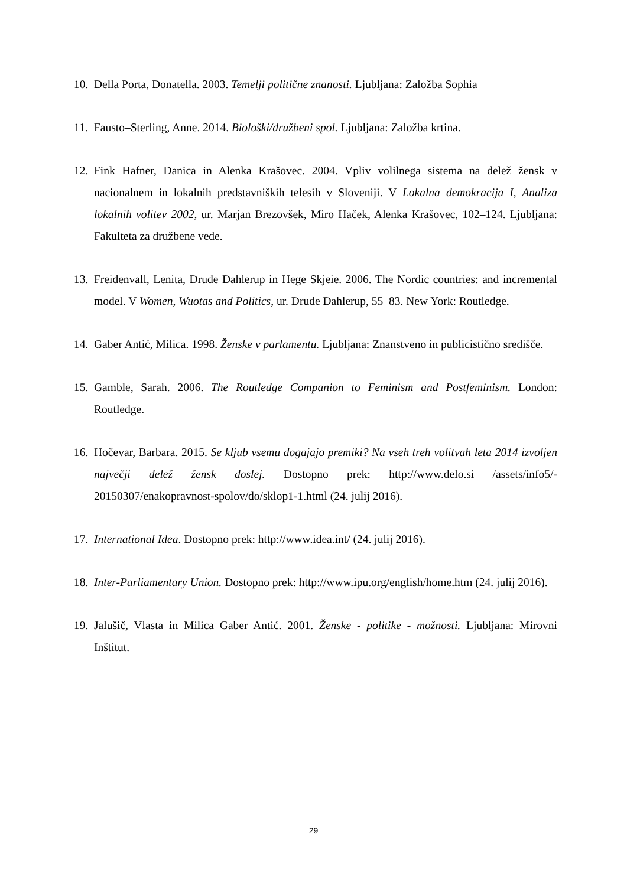10. Della Porta, Donatella. 2003. Temelji politične znanosti. Ljubljana: Založba Sophia
11. Fausto–Sterling, Anne. 2014. Biološki/družbeni spol. Ljubljana: Založba krtina.
12. Fink Hafner, Danica in Alenka Krašovec. 2004. Vpliv volilnega sistema na delež žensk v nacionalnem in lokalnih predstavniških telesih v Sloveniji. V Lokalna demokracija I, Analiza lokalnih volitev 2002, ur. Marjan Brezovšek, Miro Haček, Alenka Krašovec, 102–124. Ljubljana: Fakulteta za družbene vede.
13. Freidenvall, Lenita, Drude Dahlerup in Hege Skjeie. 2006. The Nordic countries: and incremental model. V Women, Wuotas and Politics, ur. Drude Dahlerup, 55–83. New York: Routledge.
14. Gaber Antić, Milica. 1998. Ženske v parlamentu. Ljubljana: Znanstveno in publicistično središče.
15. Gamble, Sarah. 2006. The Routledge Companion to Feminism and Postfeminism. London: Routledge.
16. Hočevar, Barbara. 2015. Se kljub vsemu dogajajo premiki? Na vseh treh volitvah leta 2014 izvoljen največji delež žensk doslej. Dostopno prek: http://www.delo.si /assets/info5/- 20150307/enakopravnost-spolov/do/sklop1-1.html (24. julij 2016).
17. International Idea. Dostopno prek: http://www.idea.int/ (24. julij 2016).
18. Inter-Parliamentary Union. Dostopno prek: http://www.ipu.org/english/home.htm (24. julij 2016).
19. Jalušič, Vlasta in Milica Gaber Antić. 2001. Ženske - politike - možnosti. Ljubljana: Mirovni Inštitut.
29